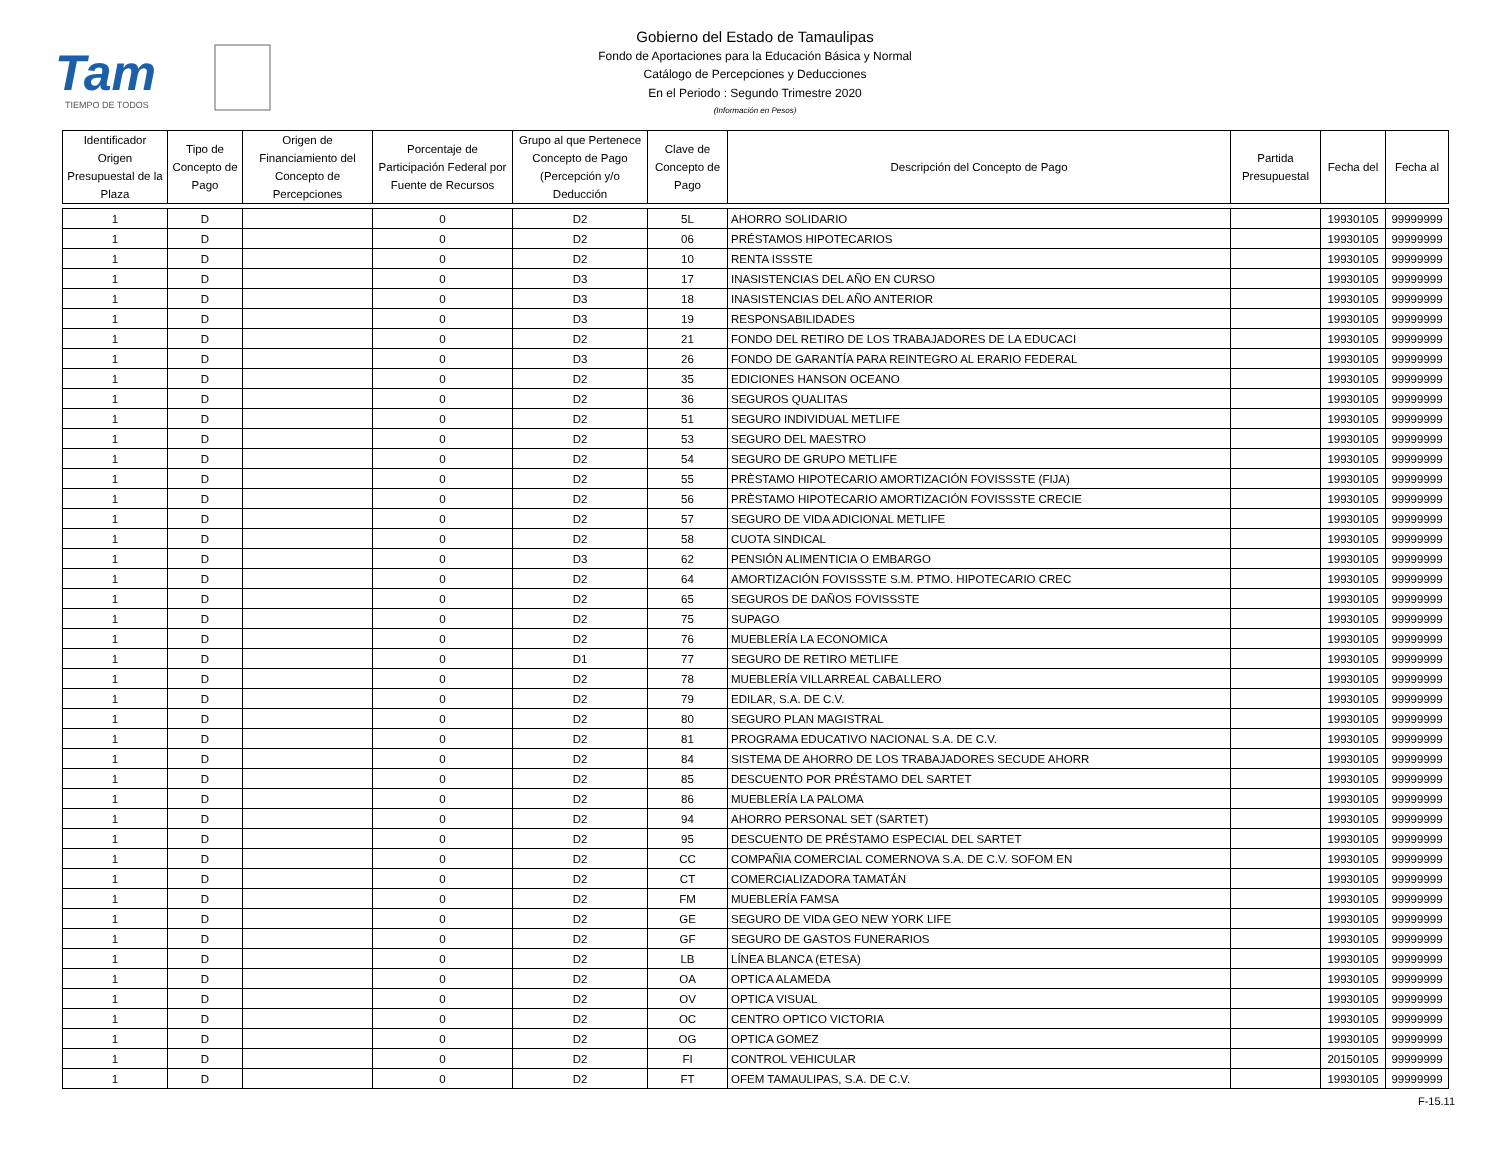Tam
TIEMPO DE TODOS
Gobierno del Estado de Tamaulipas
Fondo de Aportaciones para la Educación Básica y Normal
Catálogo de Percepciones y Deducciones
En el Periodo : Segundo Trimestre 2020
(Información en Pesos)
| Identificador Origen Presupuestal de la Plaza | Tipo de Concepto de Pago | Origen de Financiamiento del Concepto de Percepciones | Porcentaje de Participación Federal por Fuente de Recursos | Grupo al que Pertenece Concepto de Pago (Percepción y/o Deducción | Clave de Concepto de Pago | Descripción del Concepto de Pago | Partida Presupuestal | Fecha del | Fecha al |
| --- | --- | --- | --- | --- | --- | --- | --- | --- | --- |
| 1 | D | | 0 | D2 | 5L | AHORRO SOLIDARIO | | 19930105 | 99999999 |
| 1 | D | | 0 | D2 | 06 | PRÉSTAMOS HIPOTECARIOS | | 19930105 | 99999999 |
| 1 | D | | 0 | D2 | 10 | RENTA ISSSTE | | 19930105 | 99999999 |
| 1 | D | | 0 | D3 | 17 | INASISTENCIAS DEL AÑO EN CURSO | | 19930105 | 99999999 |
| 1 | D | | 0 | D3 | 18 | INASISTENCIAS DEL AÑO ANTERIOR | | 19930105 | 99999999 |
| 1 | D | | 0 | D3 | 19 | RESPONSABILIDADES | | 19930105 | 99999999 |
| 1 | D | | 0 | D2 | 21 | FONDO DEL RETIRO DE LOS TRABAJADORES DE LA EDUCACI | | 19930105 | 99999999 |
| 1 | D | | 0 | D3 | 26 | FONDO DE GARANTÍA PARA REINTEGRO AL ERARIO FEDERAL | | 19930105 | 99999999 |
| 1 | D | | 0 | D2 | 35 | EDICIONES HANSON OCEANO | | 19930105 | 99999999 |
| 1 | D | | 0 | D2 | 36 | SEGUROS QUALITAS | | 19930105 | 99999999 |
| 1 | D | | 0 | D2 | 51 | SEGURO INDIVIDUAL METLIFE | | 19930105 | 99999999 |
| 1 | D | | 0 | D2 | 53 | SEGURO DEL MAESTRO | | 19930105 | 99999999 |
| 1 | D | | 0 | D2 | 54 | SEGURO DE GRUPO METLIFE | | 19930105 | 99999999 |
| 1 | D | | 0 | D2 | 55 | PRÈSTAMO HIPOTECARIO AMORTIZACIÓN FOVISSSTE (FIJA) | | 19930105 | 99999999 |
| 1 | D | | 0 | D2 | 56 | PRÈSTAMO HIPOTECARIO AMORTIZACIÓN FOVISSSTE CRECIE | | 19930105 | 99999999 |
| 1 | D | | 0 | D2 | 57 | SEGURO DE VIDA ADICIONAL METLIFE | | 19930105 | 99999999 |
| 1 | D | | 0 | D2 | 58 | CUOTA SINDICAL | | 19930105 | 99999999 |
| 1 | D | | 0 | D3 | 62 | PENSIÓN ALIMENTICIA O EMBARGO | | 19930105 | 99999999 |
| 1 | D | | 0 | D2 | 64 | AMORTIZACIÓN FOVISSSTE S.M. PTMO. HIPOTECARIO CREC | | 19930105 | 99999999 |
| 1 | D | | 0 | D2 | 65 | SEGUROS DE DAÑOS FOVISSSTE | | 19930105 | 99999999 |
| 1 | D | | 0 | D2 | 75 | SUPAGO | | 19930105 | 99999999 |
| 1 | D | | 0 | D2 | 76 | MUEBLERÍA LA ECONOMICA | | 19930105 | 99999999 |
| 1 | D | | 0 | D1 | 77 | SEGURO DE RETIRO METLIFE | | 19930105 | 99999999 |
| 1 | D | | 0 | D2 | 78 | MUEBLERÍA VILLARREAL CABALLERO | | 19930105 | 99999999 |
| 1 | D | | 0 | D2 | 79 | EDILAR, S.A. DE C.V. | | 19930105 | 99999999 |
| 1 | D | | 0 | D2 | 80 | SEGURO PLAN MAGISTRAL | | 19930105 | 99999999 |
| 1 | D | | 0 | D2 | 81 | PROGRAMA EDUCATIVO NACIONAL S.A. DE C.V. | | 19930105 | 99999999 |
| 1 | D | | 0 | D2 | 84 | SISTEMA DE AHORRO DE LOS TRABAJADORES SECUDE AHORR | | 19930105 | 99999999 |
| 1 | D | | 0 | D2 | 85 | DESCUENTO POR PRÉSTAMO DEL SARTET | | 19930105 | 99999999 |
| 1 | D | | 0 | D2 | 86 | MUEBLERÍA LA PALOMA | | 19930105 | 99999999 |
| 1 | D | | 0 | D2 | 94 | AHORRO PERSONAL SET (SARTET) | | 19930105 | 99999999 |
| 1 | D | | 0 | D2 | 95 | DESCUENTO DE PRÉSTAMO ESPECIAL DEL SARTET | | 19930105 | 99999999 |
| 1 | D | | 0 | D2 | CC | COMPAÑIA COMERCIAL COMERNOVA S.A. DE C.V. SOFOM EN | | 19930105 | 99999999 |
| 1 | D | | 0 | D2 | CT | COMERCIALIZADORA TAMATÁN | | 19930105 | 99999999 |
| 1 | D | | 0 | D2 | FM | MUEBLERÍA FAMSA | | 19930105 | 99999999 |
| 1 | D | | 0 | D2 | GE | SEGURO DE VIDA GEO NEW YORK LIFE | | 19930105 | 99999999 |
| 1 | D | | 0 | D2 | GF | SEGURO DE GASTOS FUNERARIOS | | 19930105 | 99999999 |
| 1 | D | | 0 | D2 | LB | LÍNEA BLANCA (ETESA) | | 19930105 | 99999999 |
| 1 | D | | 0 | D2 | OA | OPTICA ALAMEDA | | 19930105 | 99999999 |
| 1 | D | | 0 | D2 | OV | OPTICA VISUAL | | 19930105 | 99999999 |
| 1 | D | | 0 | D2 | OC | CENTRO OPTICO VICTORIA | | 19930105 | 99999999 |
| 1 | D | | 0 | D2 | OG | OPTICA GOMEZ | | 19930105 | 99999999 |
| 1 | D | | 0 | D2 | FI | CONTROL VEHICULAR | | 20150105 | 99999999 |
| 1 | D | | 0 | D2 | FT | OFEM TAMAULIPAS, S.A. DE C.V. | | 19930105 | 99999999 |
F-15.11